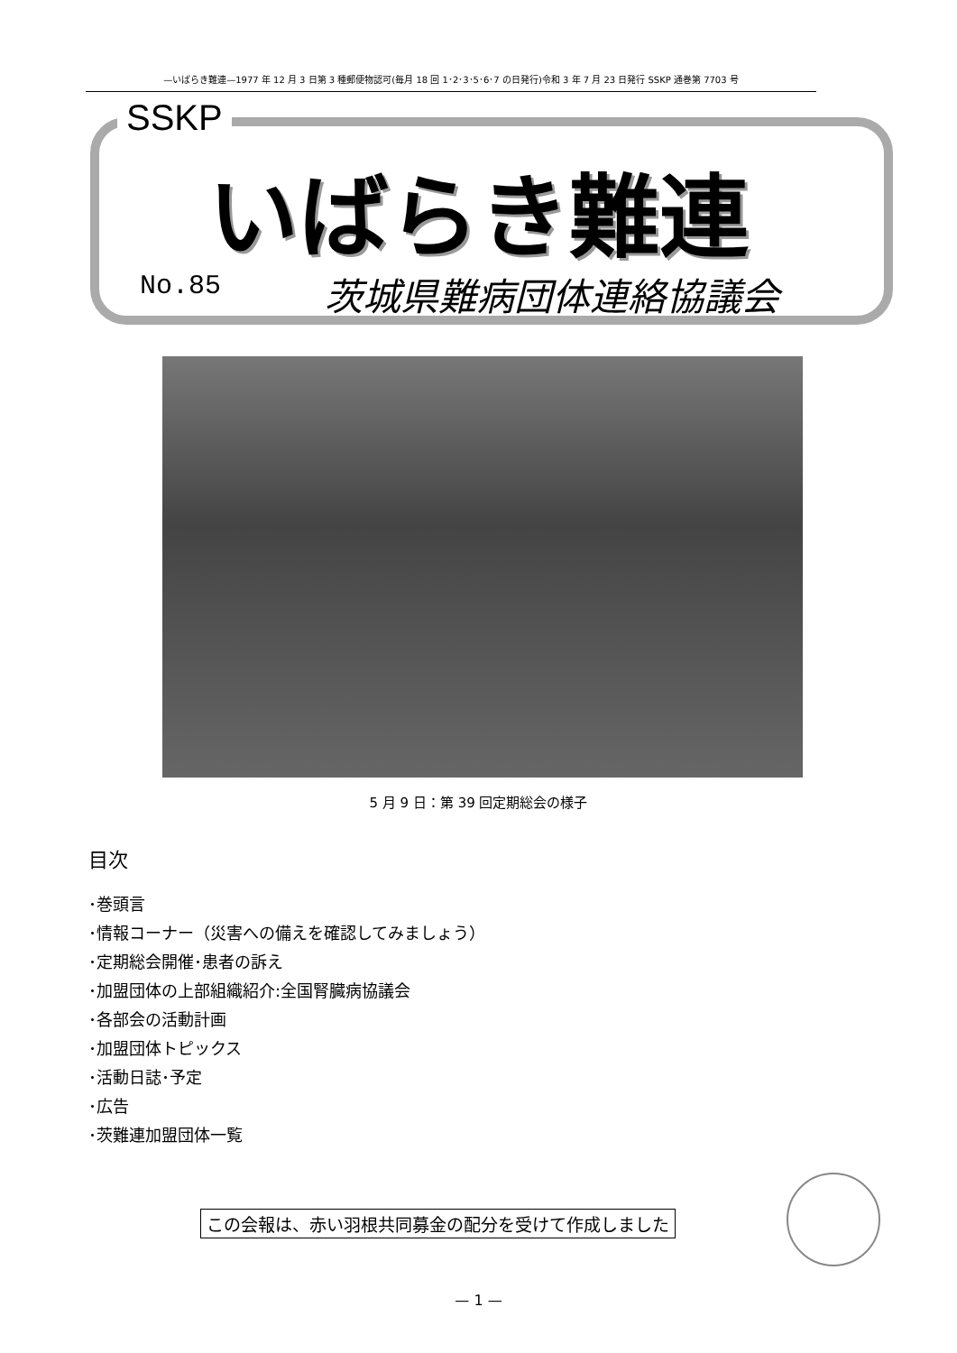—いばらき難連—1977 年 12 月 3 日第 3 種郵便物認可(毎月 18 回 1･2･3･5･6･7 の日発行)令和 3 年 7 月 23 日発行 SSKP 通巻第 7703 号
SSKP
いばらき難連
No.85 茨城県難病団体連絡協議会
5 月 9 日：第 39 回定期総会の様子
目次
･巻頭言
･情報コーナー（災害への備えを確認してみましょう）
･定期総会開催･患者の訴え
･加盟団体の上部組織紹介:全国腎臓病協議会
･各部会の活動計画
･加盟団体トピックス
･活動日誌･予定
･広告
･茨難連加盟団体一覧
この会報は、赤い羽根共同募金の配分を受けて作成しました
— 1 —